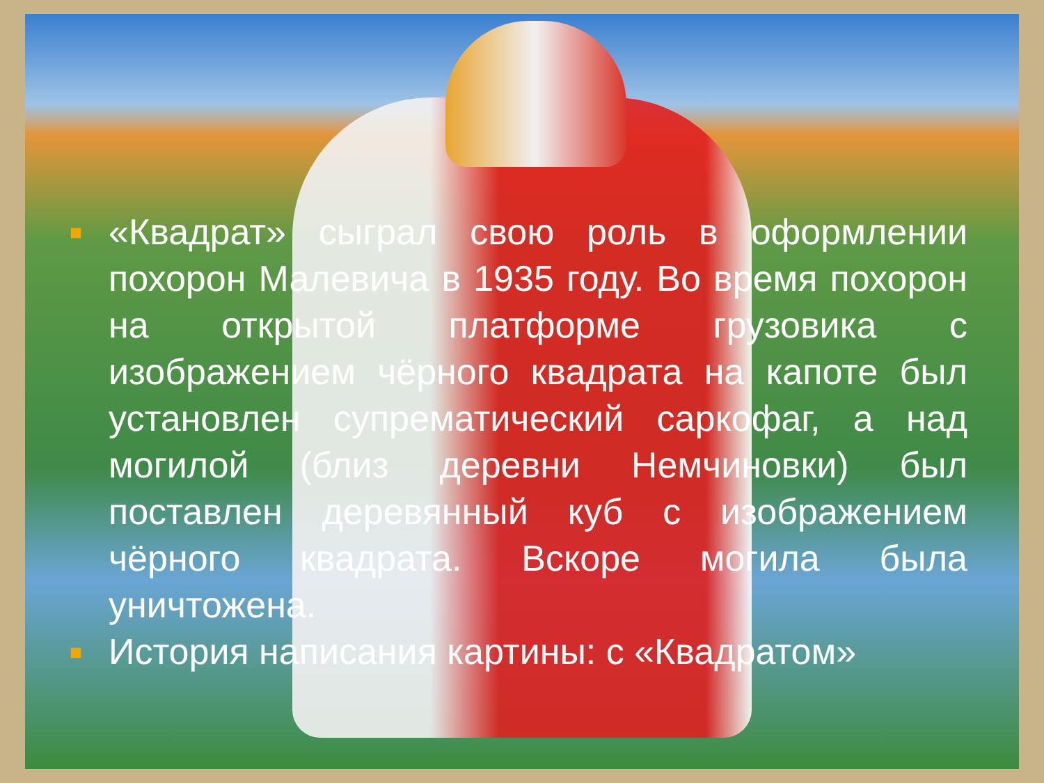■
«Квадрат» сыграл свою роль в оформлении похорон Малевича в 1935 году. Во время похорон на открытой платформе грузовика с изображением чёрного квадрата на капоте был установлен супрематический саркофаг, а над могилой (близ деревни Немчиновки) был поставлен деревянный куб с изображением чёрного квадрата. Вскоре могила была уничтожена.
■
История написания картины: с «Квадратом»